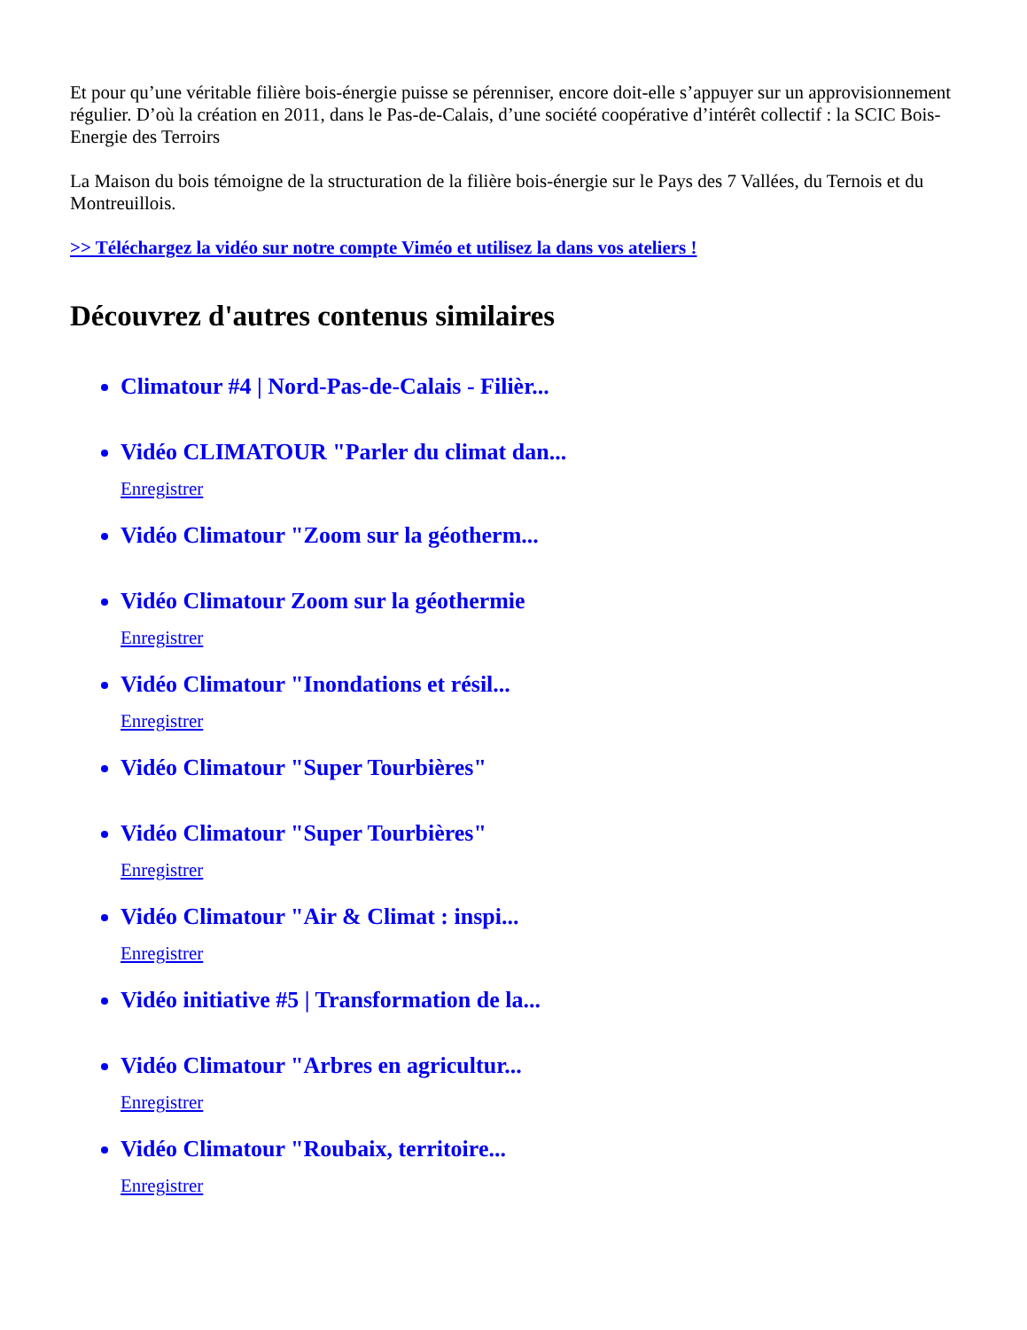Et pour qu’une véritable filière bois-énergie puisse se pérenniser, encore doit-elle s’appuyer sur un approvisionnement régulier. D’où la création en 2011, dans le Pas-de-Calais, d’une société coopérative d’intérêt collectif : la SCIC Bois-Energie des Terroirs
La Maison du bois témoigne de la structuration de la filière bois-énergie sur le Pays des 7 Vallées, du Ternois et du Montreuillois.
>> Téléchargez la vidéo sur notre compte Viméo et utilisez la dans vos ateliers !
Découvrez d'autres contenus similaires
Climatour #4 | Nord-Pas-de-Calais - Filièr...
Vidéo CLIMATOUR "Parler du climat dan...
Enregistrer
Vidéo Climatour "Zoom sur la géotherm...
Vidéo Climatour Zoom sur la géothermie
Enregistrer
Vidéo Climatour "Inondations et résil...
Enregistrer
Vidéo Climatour "Super Tourbières"
Vidéo Climatour "Super Tourbières"
Enregistrer
Vidéo Climatour "Air & Climat : inspi...
Enregistrer
Vidéo initiative #5 | Transformation de la...
Vidéo Climatour "Arbres en agricultur...
Enregistrer
Vidéo Climatour "Roubaix, territoire...
Enregistrer